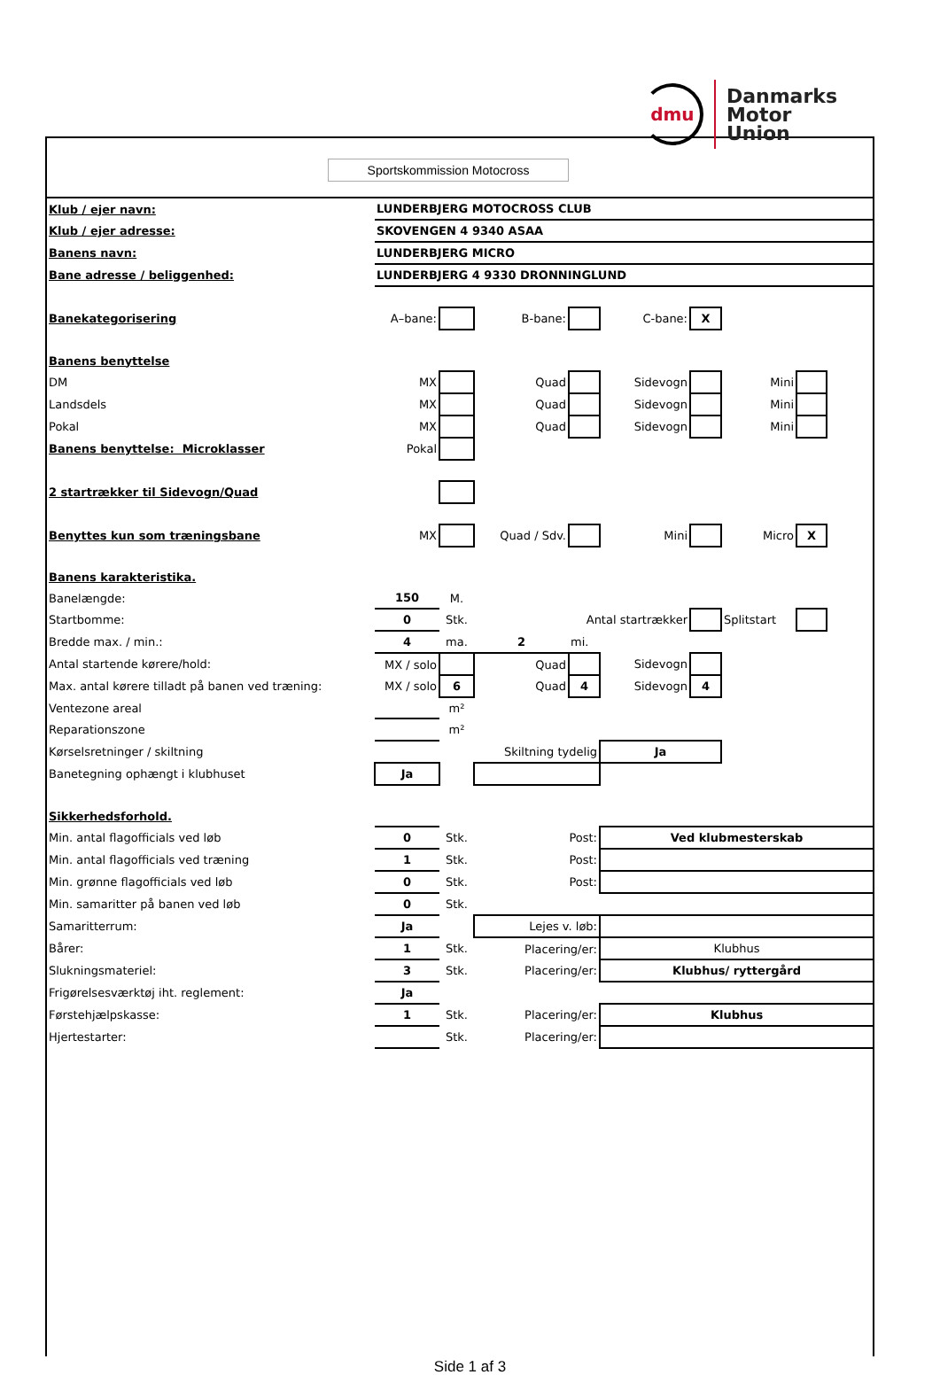dmu
Danmarks
Motor
Union
Sportskommission Motocross
| Klub / ejer navn: | LUNDERBJERG MOTOCROSS CLUB | | | | | | | | |
| Klub / ejer adresse: | SKOVENGEN 4 9340 ASAA | | | | | | | | |
| Banens navn: | LUNDERBJERG MICRO | | | | | | | | |
| Bane adresse / beliggenhed: | LUNDERBJERG 4 9330 DRONNINGLUND | | | | | | | | |
| Banekategorisering | A–bane: | | B-bane: | | C-bane: | X | | | |
| Banens benyttelse | | | | | | | | | |
| DM | MX | | Quad | | Sidevogn | | Mini | | |
| Landsdels | MX | | Quad | | Sidevogn | | Mini | | |
| Pokal | MX | | Quad | | Sidevogn | | Mini | | |
| Banens benyttelse: Microklasser | Pokal | | | | | | | | |
| 2 startrækker til Sidevogn/Quad | | | | | | | | | |
| Benyttes kun som træningsbane | MX | | Quad / Sdv. | | Mini | | Micro | X | |
| Banens karakteristika. | | | | | | | | | |
| Banelængde: | 150 | M. | | | | | | | |
| Startbomme: | 0 | Stk. | Antal startrækker | | | | Splitstart | | |
| Bredde max. / min.: | 4 | ma. | 2 | mi. | | | | | |
| Antal startende kørere/hold: | MX / solo | | Quad | | Sidevogn | | | | |
| Max. antal kørere tilladt på banen ved træning: | MX / solo | 6 | Quad | 4 | Sidevogn | 4 | | | |
| Ventezone areal | | m² | | | | | | | |
| Reparationszone | | m² | | | | | | | |
| Kørselsretninger / skiltning | | | Skiltning tydelig | | Ja | | | | |
| Banetegning ophængt i klubhuset | Ja | | | | | | | | |
| Sikkerhedsforhold. | | | | | | | | | |
| Min. antal flagofficials ved løb | 0 | Stk. | Post: | | Ved klubmesterskab | | | | |
| Min. antal flagofficials ved træning | 1 | Stk. | Post: | | | | | | |
| Min. grønne flagofficials ved løb | 0 | Stk. | Post: | | | | | | |
| Min. samaritter på banen ved løb | 0 | Stk. | | | | | | | |
| Samaritterrum: | Ja | | Lejes v. løb: | | | | | | |
| Bårer: | 1 | Stk. | Placering/er: | | Klubhus | | | | |
| Slukningsmateriel: | 3 | Stk. | Placering/er: | | Klubhus/ ryttergård | | | | |
| Frigørelsesværktøj iht. reglement: | Ja | | | | | | | | |
| Førstehjælpskasse: | 1 | Stk. | Placering/er: | | Klubhus | | | | |
| Hjertestarter: | | Stk. | Placering/er: | | | | | | |
Side 1 af 3